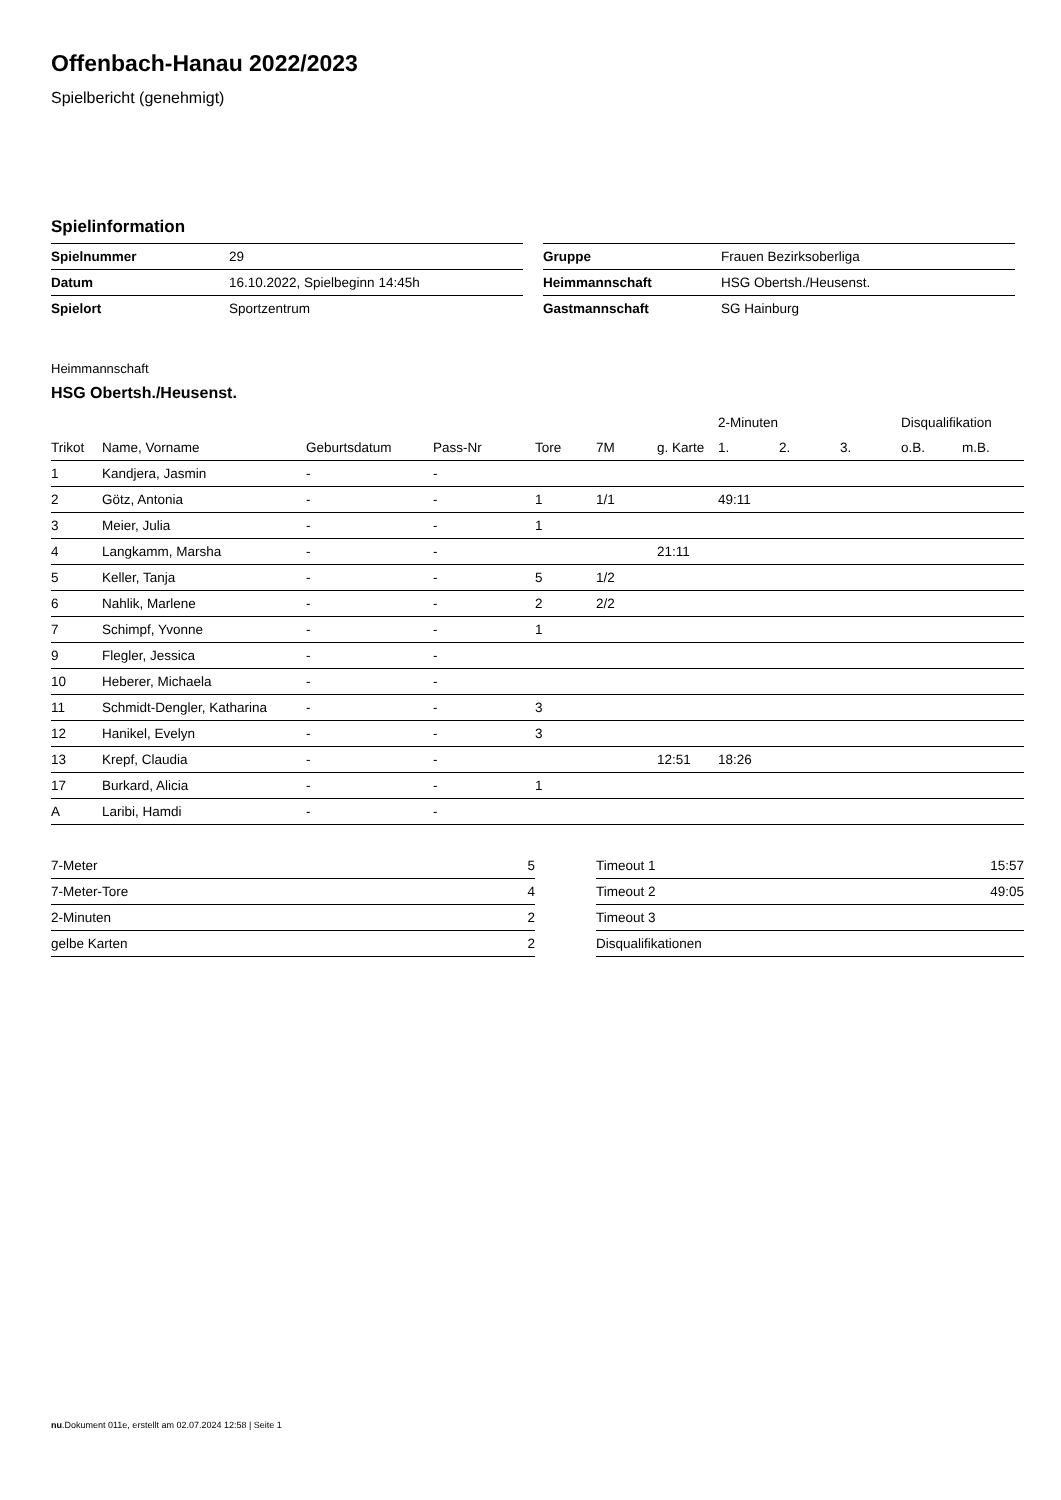Offenbach-Hanau 2022/2023
Spielbericht (genehmigt)
Spielinformation
| Spielnummer | 29 |
| Datum | 16.10.2022, Spielbeginn 14:45h |
| Spielort | Sportzentrum |
| Gruppe | Frauen Bezirksoberliga |
| Heimmannschaft | HSG Obertsh./Heusenst. |
| Gastmannschaft | SG Hainburg |
Heimmannschaft
HSG Obertsh./Heusenst.
| | | | | | | | 2-Minuten | | | Disqualifikation | |
| --- | --- | --- | --- | --- | --- | --- | --- | --- | --- | --- | --- |
| Trikot | Name, Vorname | Geburtsdatum | Pass-Nr | Tore | 7M | g. Karte | 1. | 2. | 3. | o.B. | m.B. |
| 1 | Kandjera, Jasmin | - | - | | | | | | | | |
| 2 | Götz, Antonia | - | - | 1 | 1/1 | | 49:11 | | | | |
| 3 | Meier, Julia | - | - | 1 | | | | | | | |
| 4 | Langkamm, Marsha | - | - | | | 21:11 | | | | | |
| 5 | Keller, Tanja | - | - | 5 | 1/2 | | | | | | |
| 6 | Nahlik, Marlene | - | - | 2 | 2/2 | | | | | | |
| 7 | Schimpf, Yvonne | - | - | 1 | | | | | | | |
| 9 | Flegler, Jessica | - | - | | | | | | | | |
| 10 | Heberer, Michaela | - | - | | | | | | | | |
| 11 | Schmidt-Dengler, Katharina | - | - | 3 | | | | | | | |
| 12 | Hanikel, Evelyn | - | - | 3 | | | | | | | |
| 13 | Krepf, Claudia | - | - | | | 12:51 | 18:26 | | | | |
| 17 | Burkard, Alicia | - | - | 1 | | | | | | | |
| A | Laribi, Hamdi | - | - | | | | | | | | |
| 7-Meter | 5 |
| 7-Meter-Tore | 4 |
| 2-Minuten | 2 |
| gelbe Karten | 2 |
| Timeout 1 | 15:57 |
| Timeout 2 | 49:05 |
| Timeout 3 | |
| Disqualifikationen | |
nu.Dokument 011e, erstellt am 02.07.2024 12:58 | Seite 1